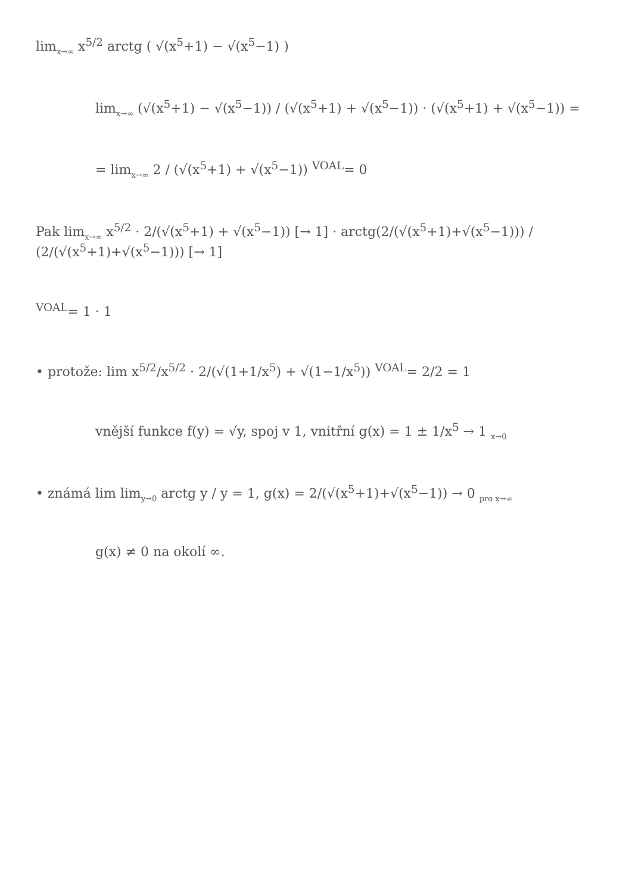lim<sub>x→∞</sub> x<sup>5/2</sup> arctg ( √(x<sup>5</sup>+1) − √(x<sup>5</sup>−1) )
lim<sub>x→∞</sub> (√(x<sup>5</sup>+1) − √(x<sup>5</sup>−1)) / (√(x<sup>5</sup>+1) + √(x<sup>5</sup>−1)) · (√(x<sup>5</sup>+1) + √(x<sup>5</sup>−1)) =
= lim<sub>x→∞</sub> 2 / (√(x<sup>5</sup>+1) + √(x<sup>5</sup>−1)) <sup>VOAL</sup>= 0
Pak lim<sub>x→∞</sub> x<sup>5/2</sup> · 2/(√(x<sup>5</sup>+1) + √(x<sup>5</sup>−1)) [→ 1] · arctg(2/(√(x<sup>5</sup>+1)+√(x<sup>5</sup>−1))) / (2/(√(x<sup>5</sup>+1)+√(x<sup>5</sup>−1))) [→ 1]
<sup>VOAL</sup>= 1 · 1
• protože: lim x<sup>5/2</sup>/x<sup>5/2</sup> · 2/(√(1+1/x<sup>5</sup>) + √(1−1/x<sup>5</sup>)) <sup>VOAL</sup>= 2/2 = 1
vnější funkce f(y) = √y, spoj v 1, vnitřní g(x) = 1 ± 1/x<sup>5</sup> → 1 <sub>x→0</sub>
• známá lim lim<sub>y→0</sub> arctg y / y = 1, g(x) = 2/(√(x<sup>5</sup>+1)+√(x<sup>5</sup>−1)) → 0 <sub>pro x→∞</sub>
g(x) ≠ 0 na okolí ∞.